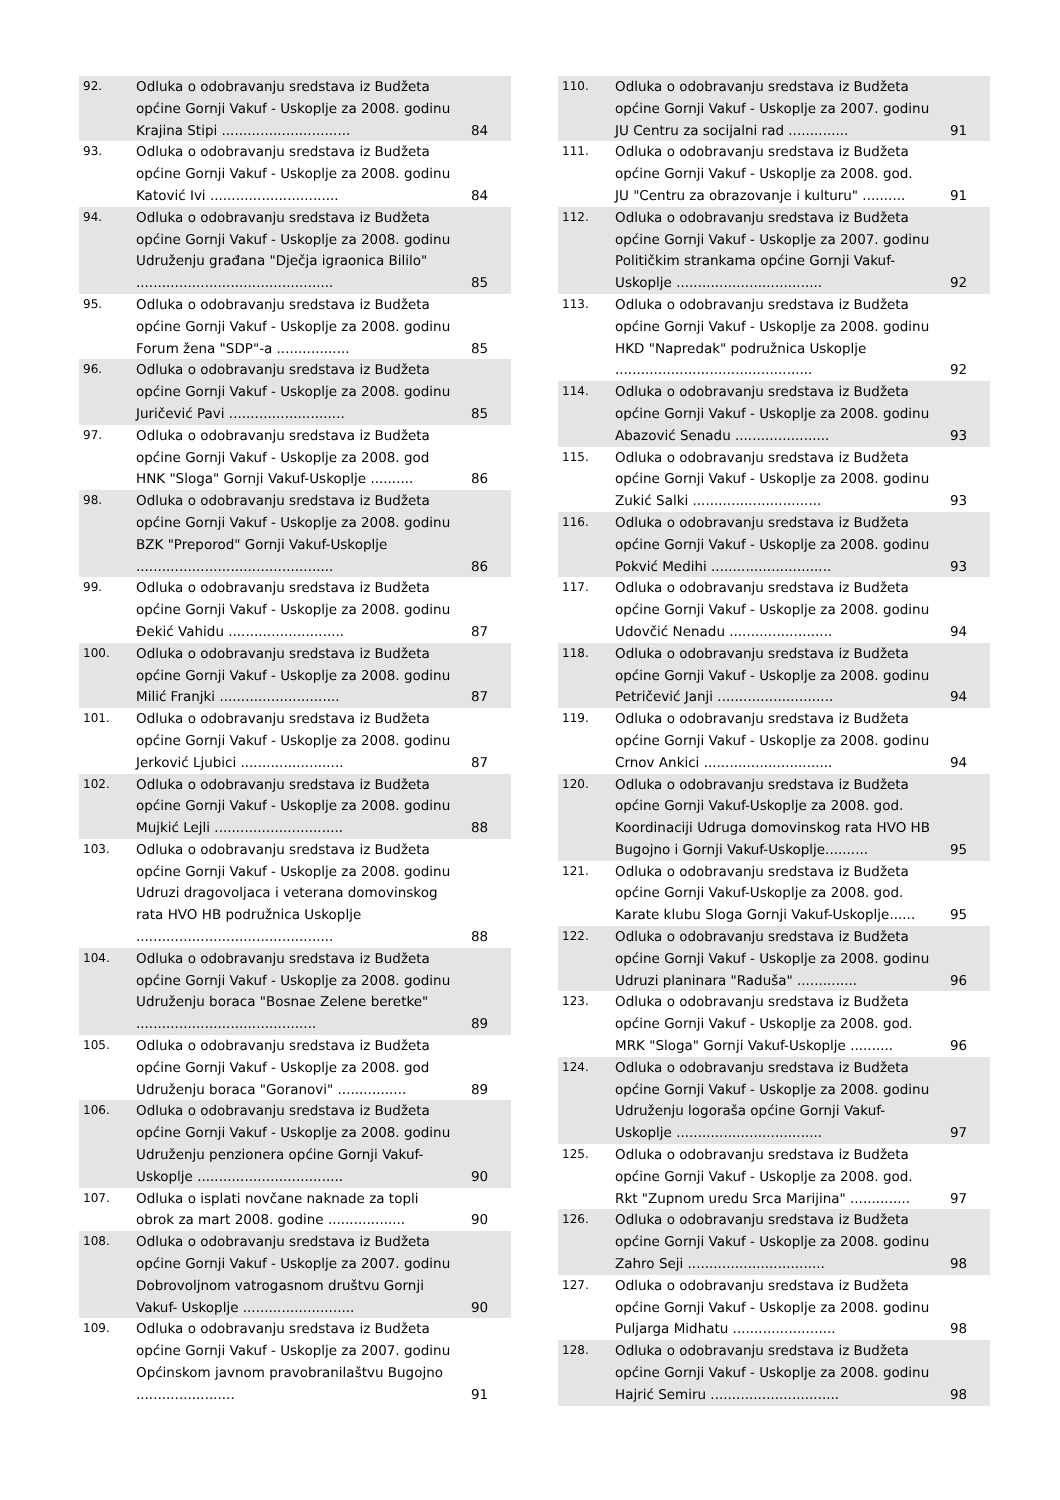| 92. | Odluka o odobravanju sredstava iz Budžeta općine Gornji Vakuf - Uskoplje za 2008. godinu Krajina Stipi .............................. | 84 |
| 93. | Odluka o odobravanju sredstava iz Budžeta općine Gornji Vakuf - Uskoplje za 2008. godinu Katović Ivi .............................. | 84 |
| 94. | Odluka o odobravanju sredstava iz Budžeta općine Gornji Vakuf - Uskoplje za 2008. godinu Udruženju građana "Dječja igraonica Bililo" .............................................. | 85 |
| 95. | Odluka o odobravanju sredstava iz Budžeta općine Gornji Vakuf - Uskoplje za 2008. godinu Forum žena "SDP"-a ................. | 85 |
| 96. | Odluka o odobravanju sredstava iz Budžeta općine Gornji Vakuf - Uskoplje za 2008. godinu Juričević Pavi ........................... | 85 |
| 97. | Odluka o odobravanju sredstava iz Budžeta općine Gornji Vakuf - Uskoplje za 2008. god HNK "Sloga" Gornji Vakuf-Uskoplje .......... | 86 |
| 98. | Odluka o odobravanju sredstava iz Budžeta općine Gornji Vakuf - Uskoplje za 2008. godinu BZK "Preporod" Gornji Vakuf-Uskoplje .............................................. | 86 |
| 99. | Odluka o odobravanju sredstava iz Budžeta općine Gornji Vakuf - Uskoplje za 2008. godinu Đekić Vahidu ........................... | 87 |
| 100. | Odluka o odobravanju sredstava iz Budžeta općine Gornji Vakuf - Uskoplje za 2008. godinu Milić Franjki ............................ | 87 |
| 101. | Odluka o odobravanju sredstava iz Budžeta općine Gornji Vakuf - Uskoplje za 2008. godinu Jerković Ljubici ........................ | 87 |
| 102. | Odluka o odobravanju sredstava iz Budžeta općine Gornji Vakuf - Uskoplje za 2008. godinu Mujkić Lejli .............................. | 88 |
| 103. | Odluka o odobravanju sredstava iz Budžeta općine Gornji Vakuf - Uskoplje za 2008. godinu Udruzi dragovoljaca i veterana domovinskog rata HVO HB podružnica Uskoplje .............................................. | 88 |
| 104. | Odluka o odobravanju sredstava iz Budžeta općine Gornji Vakuf - Uskoplje za 2008. godinu Udruženju boraca "Bosnae Zelene beretke" .......................................... | 89 |
| 105. | Odluka o odobravanju sredstava iz Budžeta općine Gornji Vakuf - Uskoplje za 2008. god Udruženju boraca "Goranovi" ................ | 89 |
| 106. | Odluka o odobravanju sredstava iz Budžeta općine Gornji Vakuf - Uskoplje za 2008. godinu Udruženju penzionera općine Gornji Vakuf-Uskoplje .................................. | 90 |
| 107. | Odluka o isplati novčane naknade za topli obrok za mart 2008. godine .................. | 90 |
| 108. | Odluka o odobravanju sredstava iz Budžeta općine Gornji Vakuf - Uskoplje za 2007. godinu Dobrovoljnom vatrogasnom društvu Gornji Vakuf- Uskoplje .......................... | 90 |
| 109. | Odluka o odobravanju sredstava iz Budžeta općine Gornji Vakuf - Uskoplje za 2007. godinu Općinskom javnom pravobranilaštvu Bugojno ....................... | 91 |
| 110. | Odluka o odobravanju sredstava iz Budžeta općine Gornji Vakuf - Uskoplje za 2007. godinu JU Centru za socijalni rad .............. | 91 |
| 111. | Odluka o odobravanju sredstava iz Budžeta općine Gornji Vakuf - Uskoplje za 2008. god. JU "Centru za obrazovanje i kulturu" .......... | 91 |
| 112. | Odluka o odobravanju sredstava iz Budžeta općine Gornji Vakuf - Uskoplje za 2007. godinu Političkim strankama općine Gornji Vakuf-Uskoplje .................................. | 92 |
| 113. | Odluka o odobravanju sredstava iz Budžeta općine Gornji Vakuf - Uskoplje za 2008. godinu HKD "Napredak" podružnica Uskoplje .............................................. | 92 |
| 114. | Odluka o odobravanju sredstava iz Budžeta općine Gornji Vakuf - Uskoplje za 2008. godinu Abazović Senadu ...................... | 93 |
| 115. | Odluka o odobravanju sredstava iz Budžeta općine Gornji Vakuf - Uskoplje za 2008. godinu Zukić Salki .............................. | 93 |
| 116. | Odluka o odobravanju sredstava iz Budžeta općine Gornji Vakuf - Uskoplje za 2008. godinu Pokvić Medihi ............................ | 93 |
| 117. | Odluka o odobravanju sredstava iz Budžeta općine Gornji Vakuf - Uskoplje za 2008. godinu Udovčić Nenadu ........................ | 94 |
| 118. | Odluka o odobravanju sredstava iz Budžeta općine Gornji Vakuf - Uskoplje za 2008. godinu Petričević Janji ........................... | 94 |
| 119. | Odluka o odobravanju sredstava iz Budžeta općine Gornji Vakuf - Uskoplje za 2008. godinu Crnov Ankici .............................. | 94 |
| 120. | Odluka o odobravanju sredstava iz Budžeta općine Gornji Vakuf-Uskoplje za 2008. god. Koordinaciji Udruga domovinskog rata HVO HB Bugojno i Gornji Vakuf-Uskoplje.......... | 95 |
| 121. | Odluka o odobravanju sredstava iz Budžeta općine Gornji Vakuf-Uskoplje za 2008. god. Karate klubu Sloga Gornji Vakuf-Uskoplje...... | 95 |
| 122. | Odluka o odobravanju sredstava iz Budžeta općine Gornji Vakuf - Uskoplje za 2008. godinu Udruzi planinara "Raduša" .............. | 96 |
| 123. | Odluka o odobravanju sredstava iz Budžeta općine Gornji Vakuf - Uskoplje za 2008. god. MRK "Sloga" Gornji Vakuf-Uskoplje .......... | 96 |
| 124. | Odluka o odobravanju sredstava iz Budžeta općine Gornji Vakuf - Uskoplje za 2008. godinu Udruženju logoraša općine Gornji Vakuf-Uskoplje .................................. | 97 |
| 125. | Odluka o odobravanju sredstava iz Budžeta općine Gornji Vakuf - Uskoplje za 2008. god. Rkt "Zupnom uredu Srca Marijina" .............. | 97 |
| 126. | Odluka o odobravanju sredstava iz Budžeta općine Gornji Vakuf - Uskoplje za 2008. godinu Zahro Seji ................................ | 98 |
| 127. | Odluka o odobravanju sredstava iz Budžeta općine Gornji Vakuf - Uskoplje za 2008. godinu Puljarga Midhatu ........................ | 98 |
| 128. | Odluka o odobravanju sredstava iz Budžeta općine Gornji Vakuf - Uskoplje za 2008. godinu Hajrić Semiru .............................. | 98 |